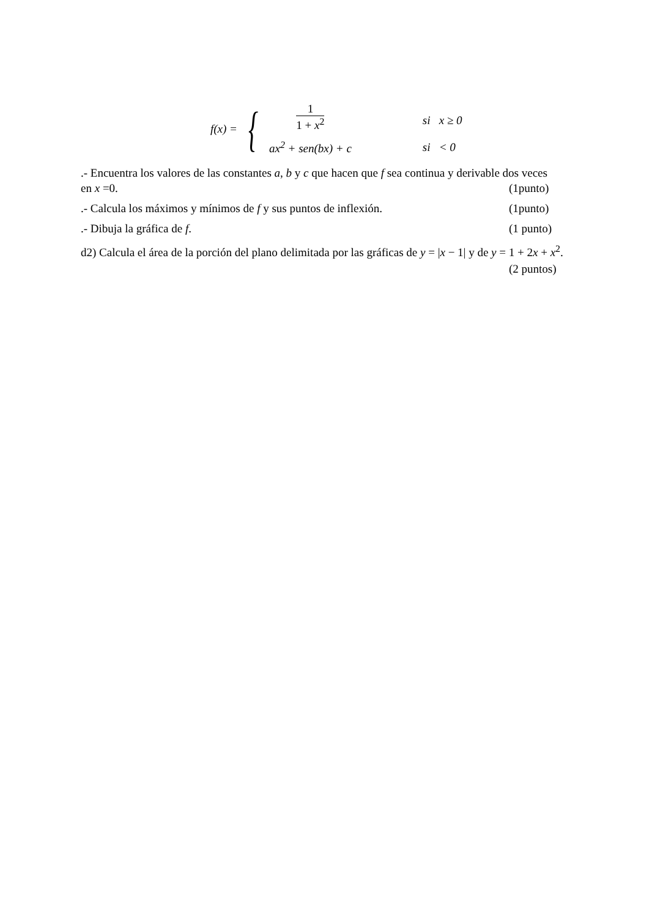| f ( x ) = | { | 1 1 + x<sup>2</sup> | si x ≥ 0 |
| | | ax<sup>2</sup> + sen ( bx ) + c | si < 0 |
.- Encuentra los valores de las constantes a, b y c que hacen que f sea continua y derivable dos veces
en x =0. (1punto)
.- Calcula los máximos y mínimos de f y sus puntos de inflexión. (1punto)
.- Dibuja la gráfica de f. (1 punto)
d2) Calcula el área de la porción del plano delimitada por las gráficas de y = |x − 1| y de y = 1 + 2x + x<sup>2</sup>.
(2 puntos)